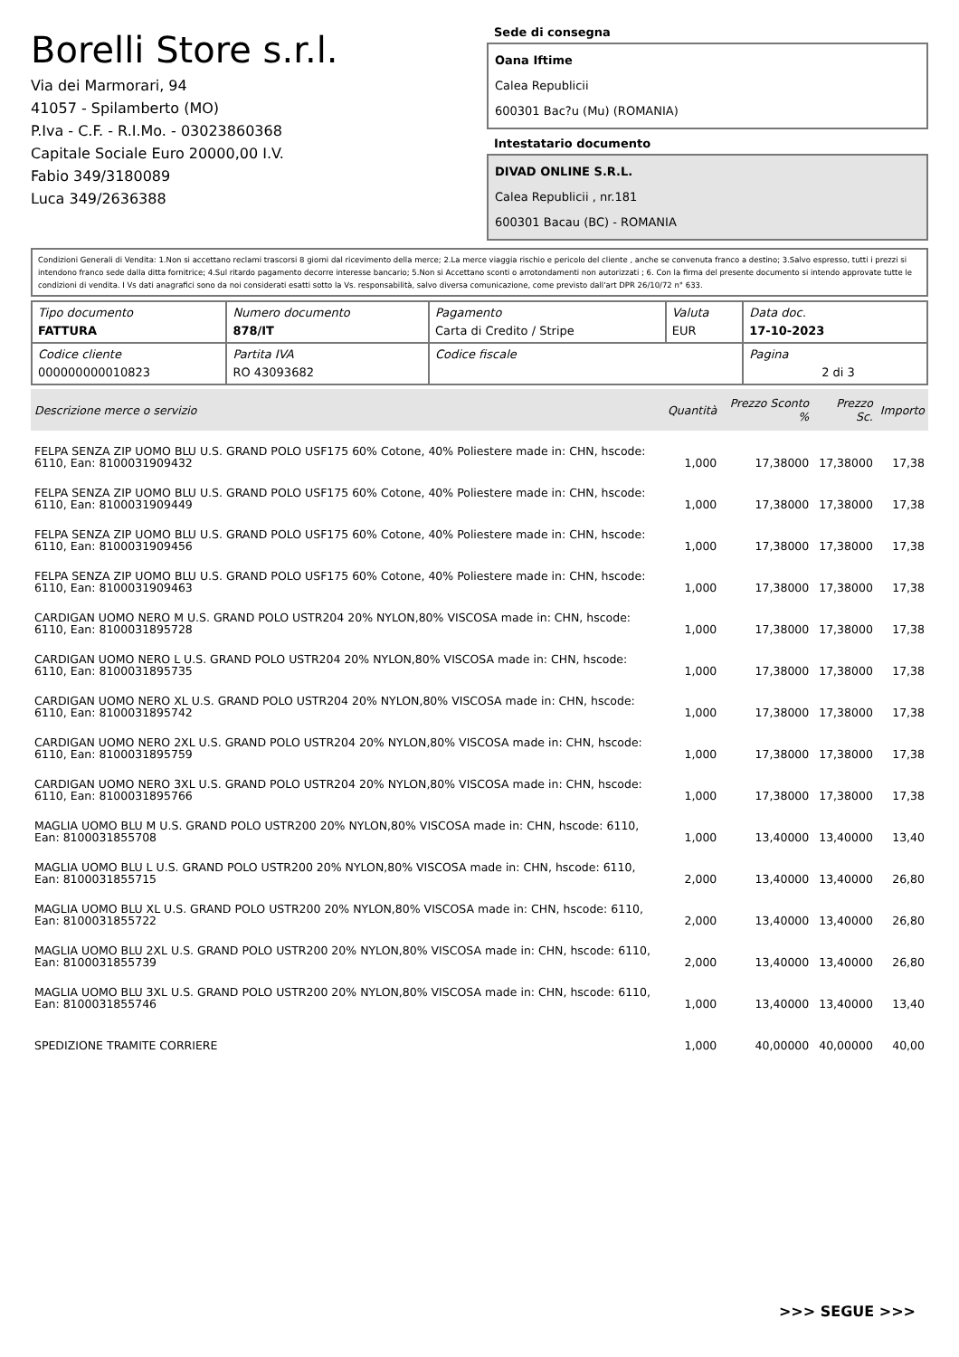Borelli Store s.r.l.
Via dei Marmorari, 94
41057 - Spilamberto (MO)
P.Iva - C.F. - R.I.Mo. - 03023860368
Capitale Sociale Euro 20000,00 I.V.
Fabio 349/3180089
Luca 349/2636388
Sede di consegna
Oana Iftime
Calea Republicii
600301 Bac?u (Mu) (ROMANIA)
Intestatario documento
DIVAD ONLINE S.R.L.
Calea Republicii , nr.181
600301 Bacau (BC) - ROMANIA
Condizioni Generali di Vendita: 1.Non si accettano reclami trascorsi 8 giorni dal ricevimento della merce; 2.La merce viaggia rischio e pericolo del cliente , anche se convenuta franco a destino; 3.Salvo espresso, tutti i prezzi si intendono franco sede dalla ditta fornitrice; 4.Sul ritardo pagamento decorre interesse bancario; 5.Non si Accettano sconti o arrotondamenti non autorizzati ; 6. Con la firma del presente documento si intendo approvate tutte le condizioni di vendita. I Vs dati anagrafici sono da noi considerati esatti sotto la Vs. responsabilità, salvo diversa comunicazione, come previsto dall'art DPR 26/10/72 n° 633.
| Tipo documento FATTURA | Numero documento 878/IT | Pagamento Carta di Credito / Stripe | Valuta EUR | Data doc. 17-10-2023 |
| Codice cliente 000000000010823 | Partita IVA RO 43093682 | Codice fiscale | | Pagina 2 di 3 |
| Descrizione merce o servizio | Quantità | Prezzo Sconto % | Prezzo Sc. | Importo |
| --- | --- | --- | --- | --- |
| FELPA SENZA ZIP UOMO BLU U.S. GRAND POLO USF175 60% Cotone, 40% Poliestere made in: CHN, hscode: 6110, Ean: 8100031909432 | 1,000 | 17,38000 | 17,38000 | 17,38 |
| FELPA SENZA ZIP UOMO BLU U.S. GRAND POLO USF175 60% Cotone, 40% Poliestere made in: CHN, hscode: 6110, Ean: 8100031909449 | 1,000 | 17,38000 | 17,38000 | 17,38 |
| FELPA SENZA ZIP UOMO BLU U.S. GRAND POLO USF175 60% Cotone, 40% Poliestere made in: CHN, hscode: 6110, Ean: 8100031909456 | 1,000 | 17,38000 | 17,38000 | 17,38 |
| FELPA SENZA ZIP UOMO BLU U.S. GRAND POLO USF175 60% Cotone, 40% Poliestere made in: CHN, hscode: 6110, Ean: 8100031909463 | 1,000 | 17,38000 | 17,38000 | 17,38 |
| CARDIGAN UOMO NERO M U.S. GRAND POLO USTR204 20% NYLON,80% VISCOSA made in: CHN, hscode: 6110, Ean: 8100031895728 | 1,000 | 17,38000 | 17,38000 | 17,38 |
| CARDIGAN UOMO NERO L U.S. GRAND POLO USTR204 20% NYLON,80% VISCOSA made in: CHN, hscode: 6110, Ean: 8100031895735 | 1,000 | 17,38000 | 17,38000 | 17,38 |
| CARDIGAN UOMO NERO XL U.S. GRAND POLO USTR204 20% NYLON,80% VISCOSA made in: CHN, hscode: 6110, Ean: 8100031895742 | 1,000 | 17,38000 | 17,38000 | 17,38 |
| CARDIGAN UOMO NERO 2XL U.S. GRAND POLO USTR204 20% NYLON,80% VISCOSA made in: CHN, hscode: 6110, Ean: 8100031895759 | 1,000 | 17,38000 | 17,38000 | 17,38 |
| CARDIGAN UOMO NERO 3XL U.S. GRAND POLO USTR204 20% NYLON,80% VISCOSA made in: CHN, hscode: 6110, Ean: 8100031895766 | 1,000 | 17,38000 | 17,38000 | 17,38 |
| MAGLIA UOMO BLU M U.S. GRAND POLO USTR200 20% NYLON,80% VISCOSA made in: CHN, hscode: 6110, Ean: 8100031855708 | 1,000 | 13,40000 | 13,40000 | 13,40 |
| MAGLIA UOMO BLU L U.S. GRAND POLO USTR200 20% NYLON,80% VISCOSA made in: CHN, hscode: 6110, Ean: 8100031855715 | 2,000 | 13,40000 | 13,40000 | 26,80 |
| MAGLIA UOMO BLU XL U.S. GRAND POLO USTR200 20% NYLON,80% VISCOSA made in: CHN, hscode: 6110, Ean: 8100031855722 | 2,000 | 13,40000 | 13,40000 | 26,80 |
| MAGLIA UOMO BLU 2XL U.S. GRAND POLO USTR200 20% NYLON,80% VISCOSA made in: CHN, hscode: 6110, Ean: 8100031855739 | 2,000 | 13,40000 | 13,40000 | 26,80 |
| MAGLIA UOMO BLU 3XL U.S. GRAND POLO USTR200 20% NYLON,80% VISCOSA made in: CHN, hscode: 6110, Ean: 8100031855746 | 1,000 | 13,40000 | 13,40000 | 13,40 |
| SPEDIZIONE TRAMITE CORRIERE | 1,000 | 40,00000 | 40,00000 | 40,00 |
>>> SEGUE >>>